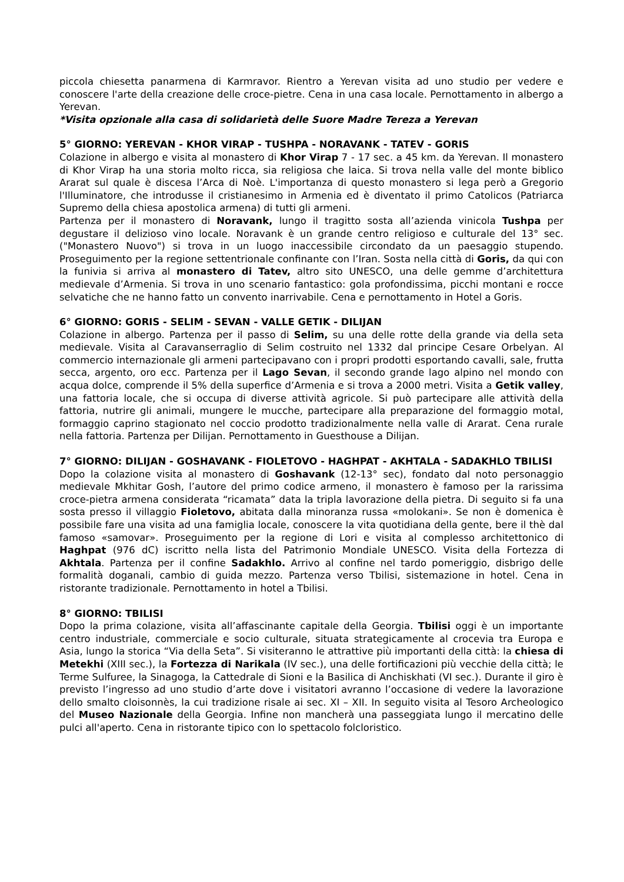piccola chiesetta panarmena di Karmravor. Rientro a Yerevan visita ad uno studio per vedere e conoscere l'arte della creazione delle croce-pietre. Cena in una casa locale. Pernottamento in albergo a Yerevan.
*Visita opzionale alla casa di solidarietà delle Suore Madre Tereza a Yerevan
5° GIORNO: YEREVAN - KHOR VIRAP - TUSHPA - NORAVANK - TATEV - GORIS
Colazione in albergo e visita al monastero di Khor Virap 7 - 17 sec. a 45 km. da Yerevan. Il monastero di Khor Virap ha una storia molto ricca, sia religiosa che laica. Si trova nella valle del monte biblico Ararat sul quale è discesa l’Arca di Noè. L'importanza di questo monastero si lega però a Gregorio l'Illuminatore, che introdusse il cristianesimo in Armenia ed è diventato il primo Catolicos (Patriarca Supremo della chiesa apostolica armena) di tutti gli armeni.
Partenza per il monastero di Noravank, lungo il tragitto sosta all’azienda vinicola Tushpa per degustare il delizioso vino locale. Noravank è un grande centro religioso e culturale del 13° sec. ("Monastero Nuovo") si trova in un luogo inaccessibile circondato da un paesaggio stupendo. Proseguimento per la regione settentrionale confinante con l’Iran. Sosta nella città di Goris, da qui con la funivia si arriva al monastero di Tatev, altro sito UNESCO, una delle gemme d’architettura medievale d’Armenia. Si trova in uno scenario fantastico: gola profondissima, picchi montani e rocce selvatiche che ne hanno fatto un convento inarrivabile. Cena e pernottamento in Hotel a Goris.
6° GIORNO: GORIS - SELIM - SEVAN - VALLE GETIK - DILIJAN
Colazione in albergo. Partenza per il passo di Selim, su una delle rotte della grande via della seta medievale. Visita al Caravanserraglio di Selim costruito nel 1332 dal principe Cesare Orbelyan. Al commercio internazionale gli armeni partecipavano con i propri prodotti esportando cavalli, sale, frutta secca, argento, oro ecc. Partenza per il Lago Sevan, il secondo grande lago alpino nel mondo con acqua dolce, comprende il 5% della superfice d’Armenia e si trova a 2000 metri. Visita a Getik valley, una fattoria locale, che si occupa di diverse attività agricole. Si può partecipare alle attività della fattoria, nutrire gli animali, mungere le mucche, partecipare alla preparazione del formaggio motal, formaggio caprino stagionato nel coccio prodotto tradizionalmente nella valle di Ararat. Cena rurale nella fattoria. Partenza per Dilijan. Pernottamento in Guesthouse a Dilijan.
7° GIORNO: DILIJAN - GOSHAVANK - FIOLETOVO - HAGHPAT - AKHTALA - SADAKHLO TBILISI
Dopo la colazione visita al monastero di Goshavank (12-13° sec), fondato dal noto personaggio medievale Mkhitar Gosh, l’autore del primo codice armeno, il monastero è famoso per la rarissima croce-pietra armena considerata “ricamata” data la tripla lavorazione della pietra. Di seguito si fa una sosta presso il villaggio Fioletovo, abitata dalla minoranza russa «molokani». Se non è domenica è possibile fare una visita ad una famiglia locale, conoscere la vita quotidiana della gente, bere il thè dal famoso «samovar». Proseguimento per la regione di Lori e visita al complesso architettonico di Haghpat (976 dC) iscritto nella lista del Patrimonio Mondiale UNESCO. Visita della Fortezza di Akhtala. Partenza per il confine Sadakhlo. Arrivo al confine nel tardo pomeriggio, disbrigo delle formalità doganali, cambio di guida mezzo. Partenza verso Tbilisi, sistemazione in hotel. Cena in ristorante tradizionale. Pernottamento in hotel a Tbilisi.
8° GIORNO: TBILISI
Dopo la prima colazione, visita all’affascinante capitale della Georgia. Tbilisi oggi è un importante centro industriale, commerciale e socio culturale, situata strategicamente al crocevia tra Europa e Asia, lungo la storica “Via della Seta”. Si visiteranno le attrattive più importanti della città: la chiesa di Metekhi (XIII sec.), la Fortezza di Narikala (IV sec.), una delle fortificazioni più vecchie della città; le Terme Sulfuree, la Sinagoga, la Cattedrale di Sioni e la Basilica di Anchiskhati (VI sec.). Durante il giro è previsto l’ingresso ad uno studio d’arte dove i visitatori avranno l’occasione di vedere la lavorazione dello smalto cloisonnès, la cui tradizione risale ai sec. XI – XII. In seguito visita al Tesoro Archeologico del Museo Nazionale della Georgia. Infine non mancherà una passeggiata lungo il mercatino delle pulci all'aperto. Cena in ristorante tipico con lo spettacolo folcloristico.